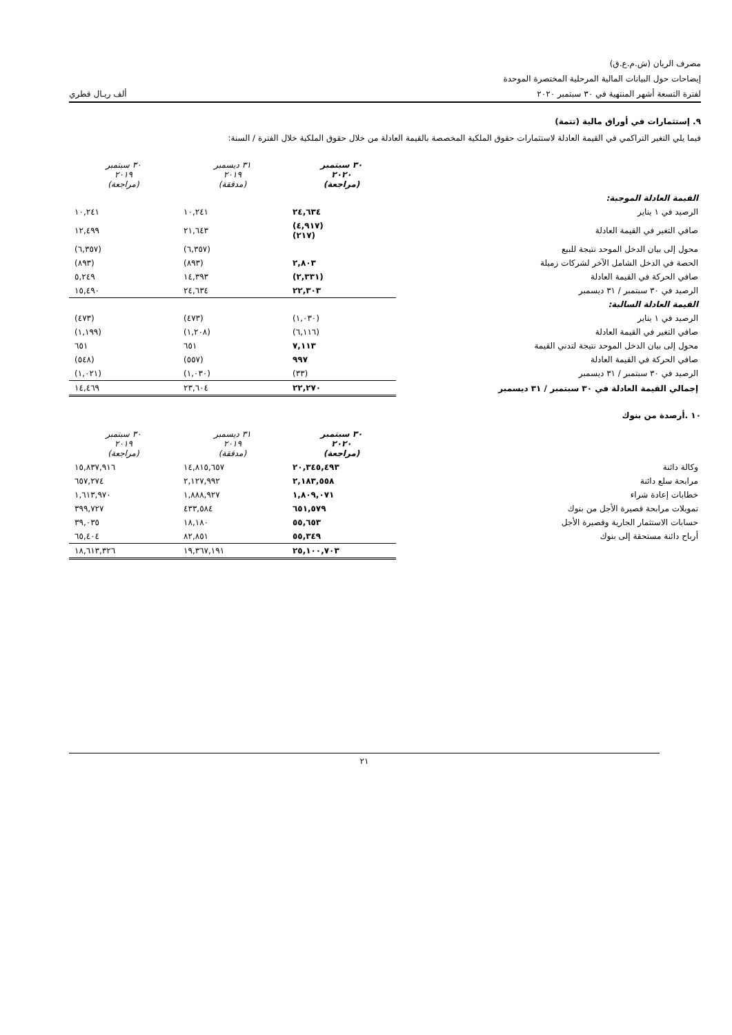مصرف الريان (ش.م.ع.ق)
إيضاحات حول البيانات المالية المرحلية المختصرة الموحدة
لفترة التسعة أشهر المنتهية في ٣٠ سبتمبر ٢٠٢٠ ألف ريـال قطري
٩. إستثمارات في أوراق مالية (تتمة)
فيما يلي التغير التراكمي في القيمة العادلة لاستثمارات حقوق الملكية المخصصة بالقيمة العادلة من خلال حقوق الملكية خلال الفترة / السنة:
| | ٣٠ سبتمبر ٢٠٢٠ (مراجعة) | ٣١ ديسمبر ٢٠١٩ (مدققة) | ٣٠ سبتمبر ٢٠١٩ (مراجعة) |
| القيمة العادلة الموجبة: | | | |
| الرصيد في ١ يناير | ٢٤,٦٣٤ | ١٠,٢٤١ | ١٠,٢٤١ |
| صافي التغير في القيمة العادلة | (٤,٩١٧) (٢١٧) | ٢١,٦٤٣ | ١٢,٤٩٩ |
| محول إلى بيان الدخل الموحد نتيجة للبيع | | (٦,٣٥٧) | (٦,٣٥٧) |
| الحصة في الدخل الشامل الآخر لشركات زميلة | ٢,٨٠٣ | (٨٩٣) | (٨٩٣) |
| صافي الحركة في القيمة العادلة | (٢,٣٣١) | ١٤,٣٩٣ | ٥,٢٤٩ |
| الرصيد في ٣٠ سبتمبر / ٣١ ديسمبر | ٢٢,٣٠٣ | ٢٤,٦٣٤ | ١٥,٤٩٠ |
| القيمة العادلة السالبة: | | | |
| الرصيد في ١ يناير | (١,٠٣٠) | (٤٧٣) | (٤٧٣) |
| صافي التغير في القيمة العادلة | (٦,١١٦) | (١,٢٠٨) | (١,١٩٩) |
| محول إلى بيان الدخل الموحد نتيجة لتدني القيمة | ٧,١١٣ | ٦٥١ | ٦٥١ |
| صافي الحركة في القيمة العادلة | ٩٩٧ | (٥٥٧) | (٥٤٨) |
| الرصيد في ٣٠ سبتمبر / ٣١ ديسمبر | (٣٣) | (١,٠٣٠) | (١,٠٢١) |
| إجمالي القيمة العادلة في ٣٠ سبتمبر / ٣١ ديسمبر | ٢٢,٢٧٠ | ٢٣,٦٠٤ | ١٤,٤٦٩ |
١٠ .أرصدة من بنوك
| | ٣٠ سبتمبر ٢٠٢٠ (مراجعة) | ٣١ ديسمبر ٢٠١٩ (مدققة) | ٣٠ سبتمبر ٢٠١٩ (مراجعة) |
| وكالة دائنة | ٢٠,٣٤٥,٤٩٣ | ١٤,٨١٥,٦٥٧ | ١٥,٨٣٧,٩١٦ |
| مرابحة سلع دائنة | ٢,١٨٣,٥٥٨ | ٢,١٢٧,٩٩٢ | ٦٥٧,٢٧٤ |
| خطابات إعادة شراء | ١,٨٠٩,٠٧١ | ١,٨٨٨,٩٢٧ | ١,٦١٣,٩٧٠ |
| تمويلات مرابحة قصيرة الأجل من بنوك | ٦٥١,٥٧٩ | ٤٣٣,٥٨٤ | ٣٩٩,٧٢٧ |
| حسابات الاستثمار الجارية وقصيرة الأجل | ٥٥,٦٥٣ | ١٨,١٨٠ | ٣٩,٠٣٥ |
| أرباح دائنة مستحقة إلى بنوك | ٥٥,٣٤٩ | ٨٢,٨٥١ | ٦٥,٤٠٤ |
| | ٢٥,١٠٠,٧٠٣ | ١٩,٣٦٧,١٩١ | ١٨,٦١٣,٣٢٦ |
٢١